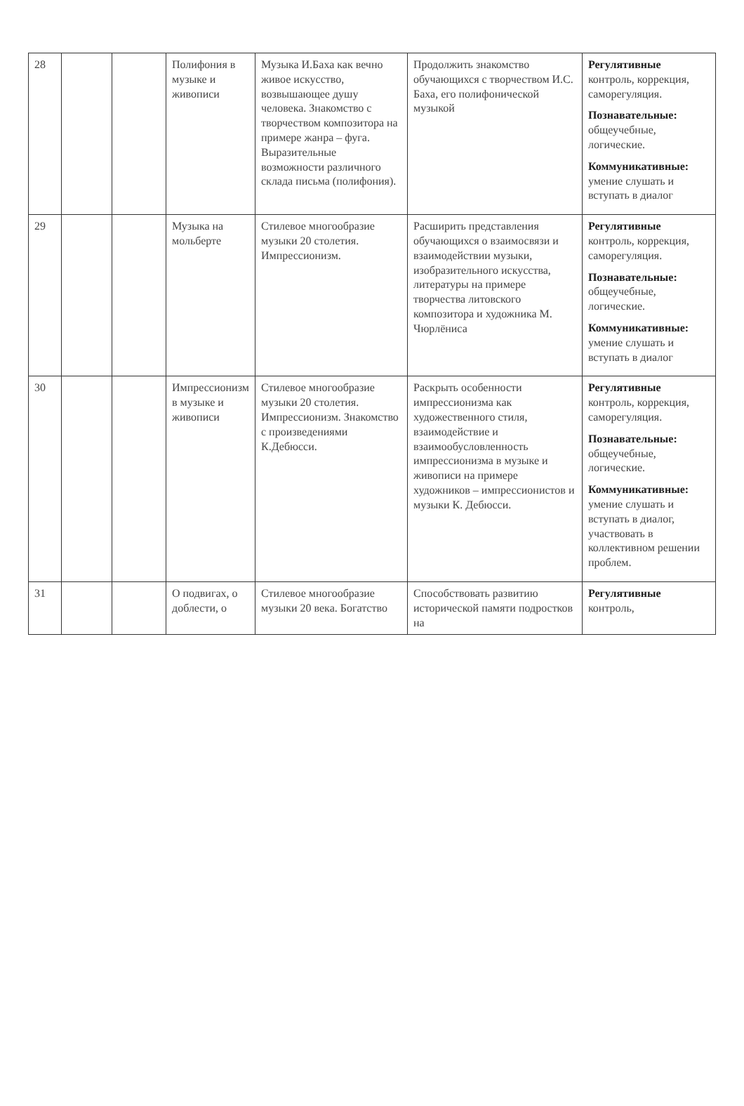| 28 | | | Полифония в музыке и живописи | Музыка И.Баха как вечно живое искусство, возвышающее душу человека. Знакомство с творчеством композитора на примере жанра – фуга. Выразительные возможности различного склада письма (полифония). | Продолжить знакомство обучающихся с творчеством И.С. Баха, его полифонической музыкой | Регулятивные контроль, коррекция, саморегуляция. Познавательные: общеучебные, логические. Коммуникативные: умение слушать и вступать в диалог |
| 29 | | | Музыка на мольберте | Стилевое многообразие музыки 20 столетия. Импрессионизм. | Расширить представления обучающихся о взаимосвязи и взаимодействии музыки, изобразительного искусства, литературы на примере творчества литовского композитора и художника М. Чюрлёниса | Регулятивные контроль, коррекция, саморегуляция. Познавательные: общеучебные, логические. Коммуникативные: умение слушать и вступать в диалог |
| 30 | | | Импрессионизм в музыке и живописи | Стилевое многообразие музыки 20 столетия. Импрессионизм. Знакомство с произведениями К.Дебюсси. | Раскрыть особенности импрессионизма как художественного стиля, взаимодействие и взаимообусловленность импрессионизма в музыке и живописи на примере художников – импрессионистов и музыки К. Дебюсси. | Регулятивные контроль, коррекция, саморегуляция. Познавательные: общеучебные, логические. Коммуникативные: умение слушать и вступать в диалог, участвовать в коллективном решении проблем. |
| 31 | | | О подвигах, о доблести, о | Стилевое многообразие музыки 20 века. Богатство | Способствовать развитию исторической памяти подростков на | Регулятивные контроль, |